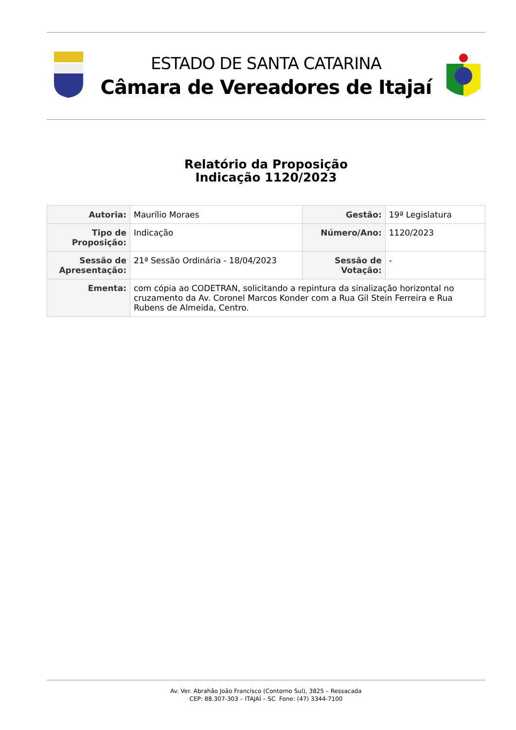ESTADO DE SANTA CATARINA
Câmara de Vereadores de Itajaí
Relatório da Proposição
Indicação 1120/2023
| Autoria: | Maurílio Moraes | Gestão: | 19ª Legislatura |
| Tipo de Proposição: | Indicação | Número/Ano: | 1120/2023 |
| Sessão de Apresentação: | 21ª Sessão Ordinária - 18/04/2023 | Sessão de Votação: | - |
| Ementa: | com cópia ao CODETRAN, solicitando a repintura da sinalização horizontal no cruzamento da Av. Coronel Marcos Konder com a Rua Gil Stein Ferreira e Rua Rubens de Almeida, Centro. | | |
Av. Ver. Abrahão João Francisco (Contorno Sul), 3825 – Ressacada
CEP: 88.307-303 – ITAJAÍ – SC Fone: (47) 3344-7100